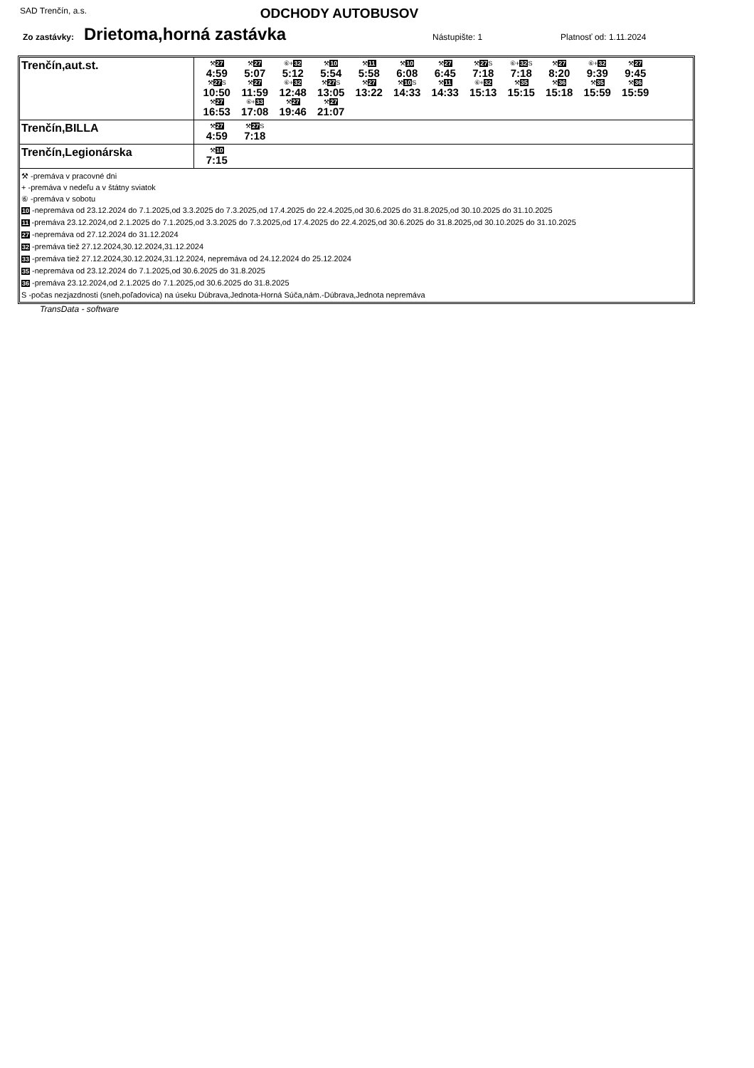SAD Trenčín, a.s. ODCHODY AUTOBUSOV
Zo zastávky: Drietoma,horná zastávka Nástupište: 1 Platnosť od: 1.11.2024
| Trenčín,aut.st. | ⚒ 27 4:59 ⚒ 27 5:07 ⑥+ 32 5:12 ⚒ 10 5:54 ⚒ 11 5:58 ⚒ 10 6:08 ⚒ 27 6:45 ⚒ 27 S 7:18 ⑥+ 32 S 7:18 ⚒ 27 8:20 ⑥+ 32 9:39 ⚒ 27 9:45 ⚒ 27 S 10:50 ⚒ 27 11:59 ⑥+ 32 12:48 ⚒ 27 S 13:05 ⚒ 27 13:22 ⚒ 10 S 14:33 ⚒ 11 14:33 ⑥+ 32 15:13 ⚒ 35 15:15 ⚒ 36 15:18 ⚒ 35 15:59 ⚒ 36 15:59 ⚒ 27 16:53 ⑥+ 33 17:08 ⚒ 27 19:46 ⚒ 27 21:07 |
| Trenčín,BILLA | ⚒ 27 4:59 ⚒ 27 S 7:18 |
| Trenčín,Legionárska | ⚒ 10 7:15 |
| ⚒ -premáva v pracovné dni + -premáva v nedeľu a v štátny sviatok ⑥ -premáva v sobotu 10 -nepremáva od 23.12.2024 do 7.1.2025,od 3.3.2025 do 7.3.2025,od 17.4.2025 do 22.4.2025,od 30.6.2025 do 31.8.2025,od 30.10.2025 do 31.10.2025 11 -premáva 23.12.2024,od 2.1.2025 do 7.1.2025,od 3.3.2025 do 7.3.2025,od 17.4.2025 do 22.4.2025,od 30.6.2025 do 31.8.2025,od 30.10.2025 do 31.10.2025 27 -nepremáva od 27.12.2024 do 31.12.2024 32 -premáva tiež 27.12.2024,30.12.2024,31.12.2024 33 -premáva tiež 27.12.2024,30.12.2024,31.12.2024, nepremáva od 24.12.2024 do 25.12.2024 35 -nepremáva od 23.12.2024 do 7.1.2025,od 30.6.2025 do 31.8.2025 36 -premáva 23.12.2024,od 2.1.2025 do 7.1.2025,od 30.6.2025 do 31.8.2025 S -počas nezjazdnosti (sneh,poľadovica) na úseku Dúbrava,Jednota-Horná Súča,nám.-Dúbrava,Jednota nepremáva | |
TransData - software